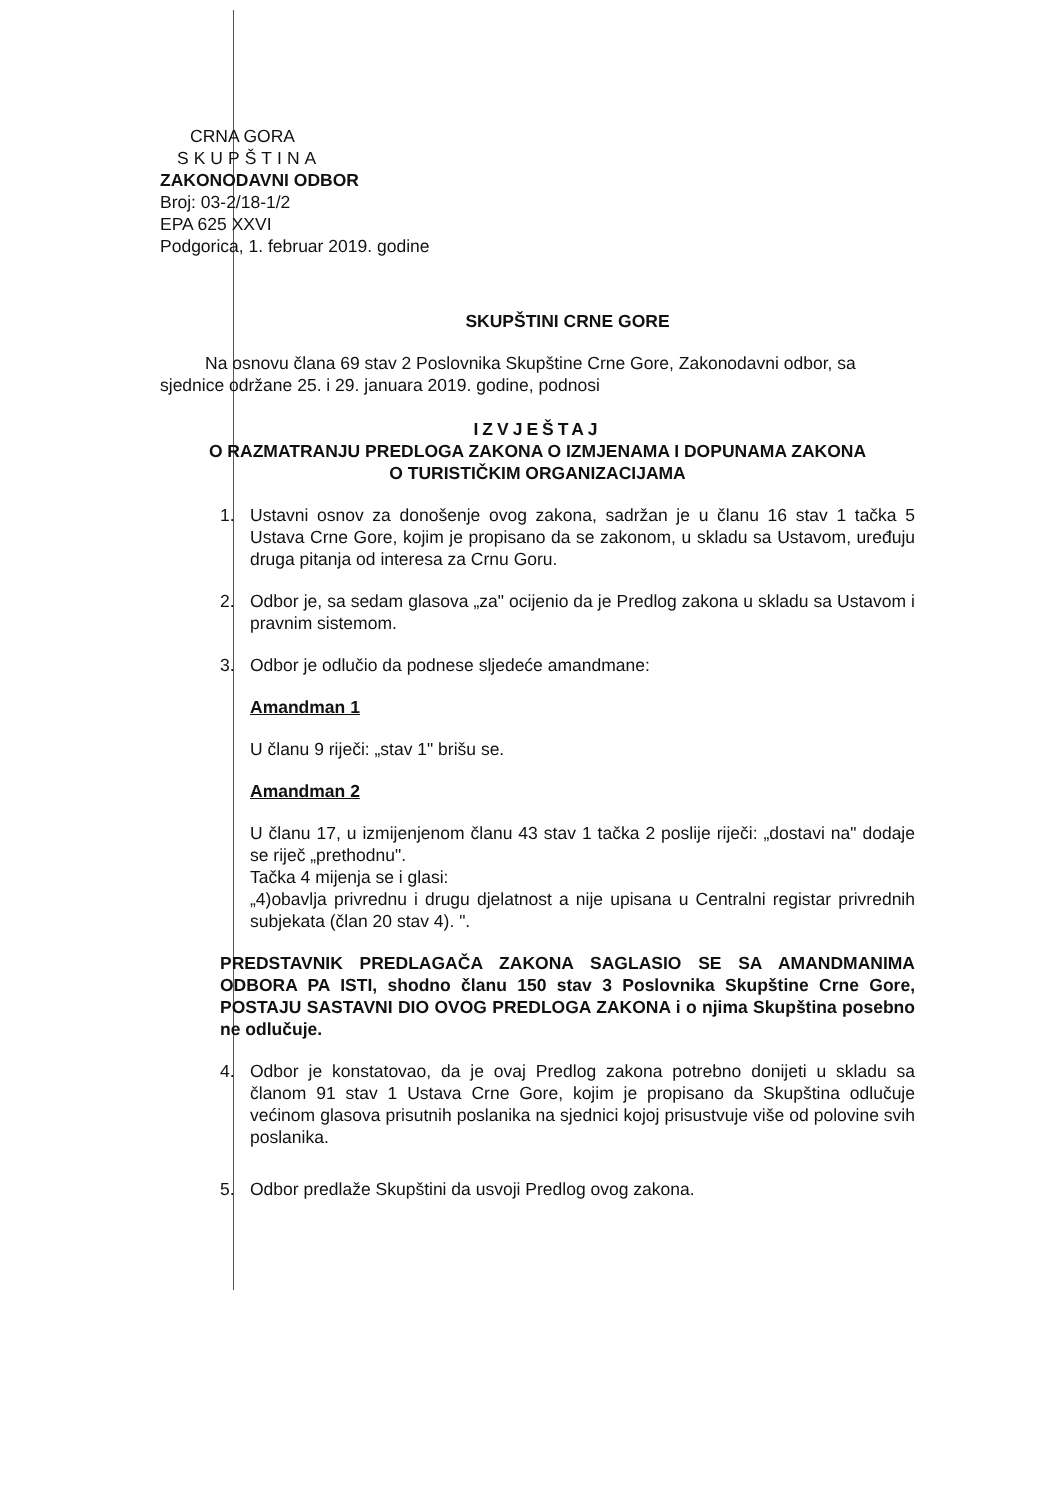CRNA GORA
SKUPŠTINA
ZAKONODAVNI ODBOR
Broj: 03-2/18-1/2
EPA 625 XXVI
Podgorica, 1. februar 2019. godine
SKUPŠTINI CRNE GORE
Na osnovu člana 69 stav 2 Poslovnika Skupštine Crne Gore, Zakonodavni odbor, sa sjednice održane 25. i 29. januara 2019. godine, podnosi
IZVJEŠTAJ
O RAZMATRANJU PREDLOGA ZAKONA O IZMJENAMA I DOPUNAMA ZAKONA
O TURISTIČKIM ORGANIZACIJAMA
1. Ustavni osnov za donošenje ovog zakona, sadržan je u članu 16 stav 1 tačka 5 Ustava Crne Gore, kojim je propisano da se zakonom, u skladu sa Ustavom, uređuju druga pitanja od interesa za Crnu Goru.
2. Odbor je, sa sedam glasova „za" ocijenio da je Predlog zakona u skladu sa Ustavom i pravnim sistemom.
3. Odbor je odlučio da podnese sljedeće amandmane:
Amandman 1
U članu 9 riječi: „stav 1" brišu se.
Amandman 2
U članu 17, u izmijenjenom članu 43 stav 1 tačka 2 poslije riječi: „dostavi na" dodaje se riječ „prethodnu".
Tačka 4 mijenja se i glasi:
„4)obavlja privrednu i drugu djelatnost a nije upisana u Centralni registar privrednih subjekata (član 20 stav 4). ".
PREDSTAVNIK PREDLAGAČA ZAKONA SAGLASIO SE SA AMANDMANIMA ODBORA PA ISTI, shodno članu 150 stav 3 Poslovnika Skupštine Crne Gore, POSTAJU SASTAVNI DIO OVOG PREDLOGA ZAKONA i o njima Skupština posebno ne odlučuje.
4. Odbor je konstatovao, da je ovaj Predlog zakona potrebno donijeti u skladu sa članom 91 stav 1 Ustava Crne Gore, kojim je propisano da Skupština odlučuje većinom glasova prisutnih poslanika na sjednici kojoj prisustvuje više od polovine svih poslanika.
5. Odbor predlaže Skupštini da usvoji Predlog ovog zakona.